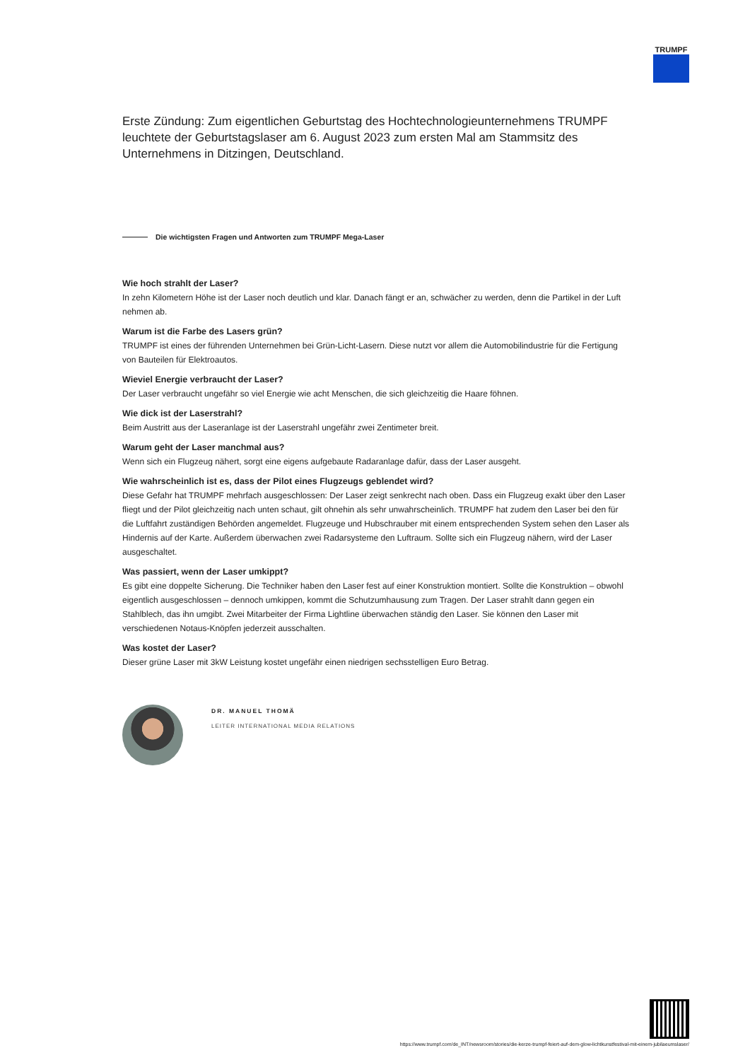TRUMPF
Erste Zündung: Zum eigentlichen Geburtstag des Hochtechnologieunternehmens TRUMPF leuchtete der Geburtstagslaser am 6. August 2023 zum ersten Mal am Stammsitz des Unternehmens in Ditzingen, Deutschland.
Die wichtigsten Fragen und Antworten zum TRUMPF Mega-Laser
Wie hoch strahlt der Laser?
In zehn Kilometern Höhe ist der Laser noch deutlich und klar. Danach fängt er an, schwächer zu werden, denn die Partikel in der Luft nehmen ab.
Warum ist die Farbe des Lasers grün?
TRUMPF ist eines der führenden Unternehmen bei Grün-Licht-Lasern. Diese nutzt vor allem die Automobilindustrie für die Fertigung von Bauteilen für Elektroautos.
Wieviel Energie verbraucht der Laser?
Der Laser verbraucht ungefähr so viel Energie wie acht Menschen, die sich gleichzeitig die Haare föhnen.
Wie dick ist der Laserstrahl?
Beim Austritt aus der Laseranlage ist der Laserstrahl ungefähr zwei Zentimeter breit.
Warum geht der Laser manchmal aus?
Wenn sich ein Flugzeug nähert, sorgt eine eigens aufgebaute Radaranlage dafür, dass der Laser ausgeht.
Wie wahrscheinlich ist es, dass der Pilot eines Flugzeugs geblendet wird?
Diese Gefahr hat TRUMPF mehrfach ausgeschlossen: Der Laser zeigt senkrecht nach oben. Dass ein Flugzeug exakt über den Laser fliegt und der Pilot gleichzeitig nach unten schaut, gilt ohnehin als sehr unwahrscheinlich. TRUMPF hat zudem den Laser bei den für die Luftfahrt zuständigen Behörden angemeldet. Flugzeuge und Hubschrauber mit einem entsprechenden System sehen den Laser als Hindernis auf der Karte. Außerdem überwachen zwei Radarsysteme den Luftraum. Sollte sich ein Flugzeug nähern, wird der Laser ausgeschaltet.
Was passiert, wenn der Laser umkippt?
Es gibt eine doppelte Sicherung. Die Techniker haben den Laser fest auf einer Konstruktion montiert. Sollte die Konstruktion – obwohl eigentlich ausgeschlossen – dennoch umkippen, kommt die Schutzumhausung zum Tragen. Der Laser strahlt dann gegen ein Stahlblech, das ihn umgibt. Zwei Mitarbeiter der Firma Lightline überwachen ständig den Laser. Sie können den Laser mit verschiedenen Notaus-Knöpfen jederzeit ausschalten.
Was kostet der Laser?
Dieser grüne Laser mit 3kW Leistung kostet ungefähr einen niedrigen sechsstelligen Euro Betrag.
DR. MANUEL THOMÄ
LEITER INTERNATIONAL MEDIA RELATIONS
https://www.trumpf.com/de_INT/newsroom/stories/die-kerze-trumpf-feiert-auf-dem-glow-lichtkunstfestival-mit-einem-jubilaeumslaser/